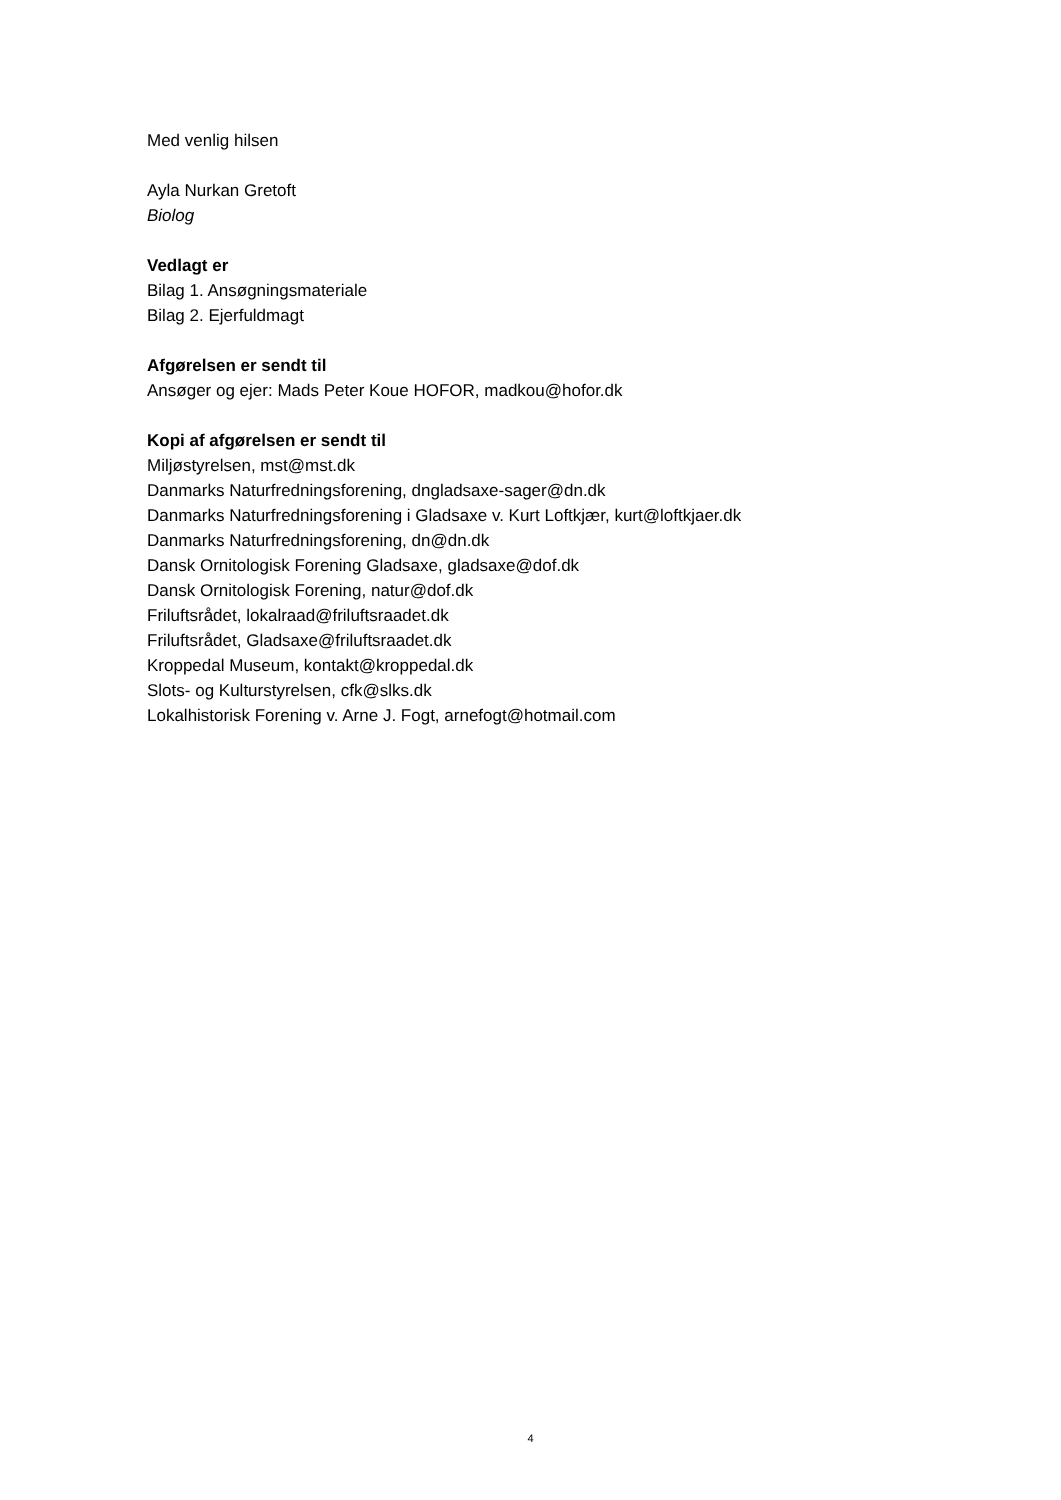Med venlig hilsen
Ayla Nurkan Gretoft
Biolog
Vedlagt er
Bilag 1. Ansøgningsmateriale
Bilag 2. Ejerfuldmagt
Afgørelsen er sendt til
Ansøger og ejer: Mads Peter Koue HOFOR, madkou@hofor.dk
Kopi af afgørelsen er sendt til
Miljøstyrelsen, mst@mst.dk
Danmarks Naturfredningsforening, dngladsaxe-sager@dn.dk
Danmarks Naturfredningsforening i Gladsaxe v. Kurt Loftkjær, kurt@loftkjaer.dk
Danmarks Naturfredningsforening, dn@dn.dk
Dansk Ornitologisk Forening Gladsaxe, gladsaxe@dof.dk
Dansk Ornitologisk Forening, natur@dof.dk
Friluftsrådet, lokalraad@friluftsraadet.dk
Friluftsrådet, Gladsaxe@friluftsraadet.dk
Kroppedal Museum, kontakt@kroppedal.dk
Slots- og Kulturstyrelsen, cfk@slks.dk
Lokalhistorisk Forening v. Arne J. Fogt, arnefogt@hotmail.com
4